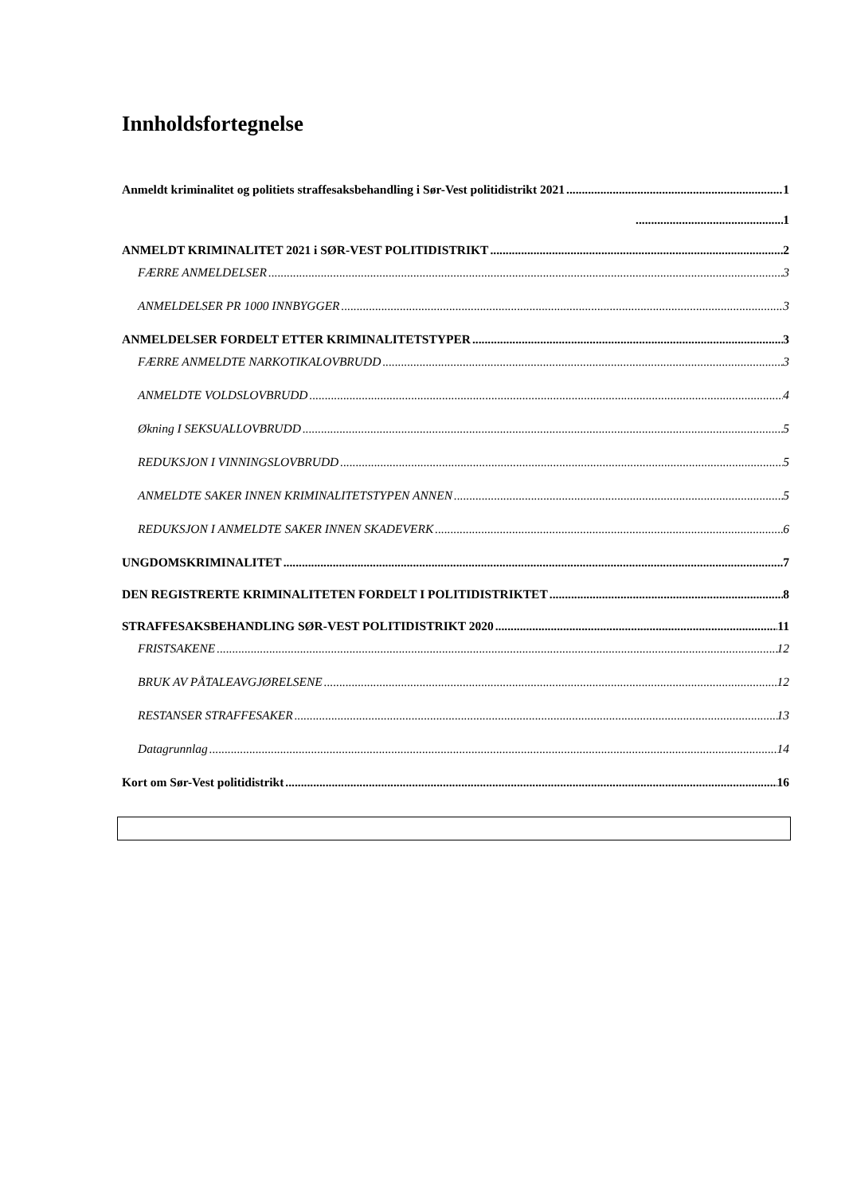Innholdsfortegnelse
Anmeldt kriminalitet og politiets straffesaksbehandling i Sør-Vest politidistrikt 2021 1
1
ANMELDT KRIMINALITET 2021 i SØR-VEST POLITIDISTRIKT 2
FÆRRE ANMELDELSER 3
ANMELDELSER PR 1000 INNBYGGER 3
ANMELDELSER FORDELT ETTER KRIMINALITETSTYPER 3
FÆRRE ANMELDTE NARKOTIKALOVBRUDD 3
ANMELDTE VOLDSLOVBRUDD 4
Økning I SEKSUALLOVBRUDD 5
REDUKSJON I VINNINGSLOVBRUDD 5
ANMELDTE SAKER INNEN KRIMINALITETSTYPEN ANNEN 5
REDUKSJON I ANMELDTE SAKER INNEN SKADEVERK 6
UNGDOMSKRIMINALITET 7
DEN REGISTRERTE KRIMINALITETEN FORDELT I POLITIDISTRIKTET 8
STRAFFESAKSBEHANDLING SØR-VEST POLITIDISTRIKT 2020 11
FRISTSAKENE 12
BRUK AV PÅTALEAVGJØRELSENE 12
RESTANSER STRAFFESAKER 13
Datagrunnlag 14
Kort om Sør-Vest politidistrikt 16